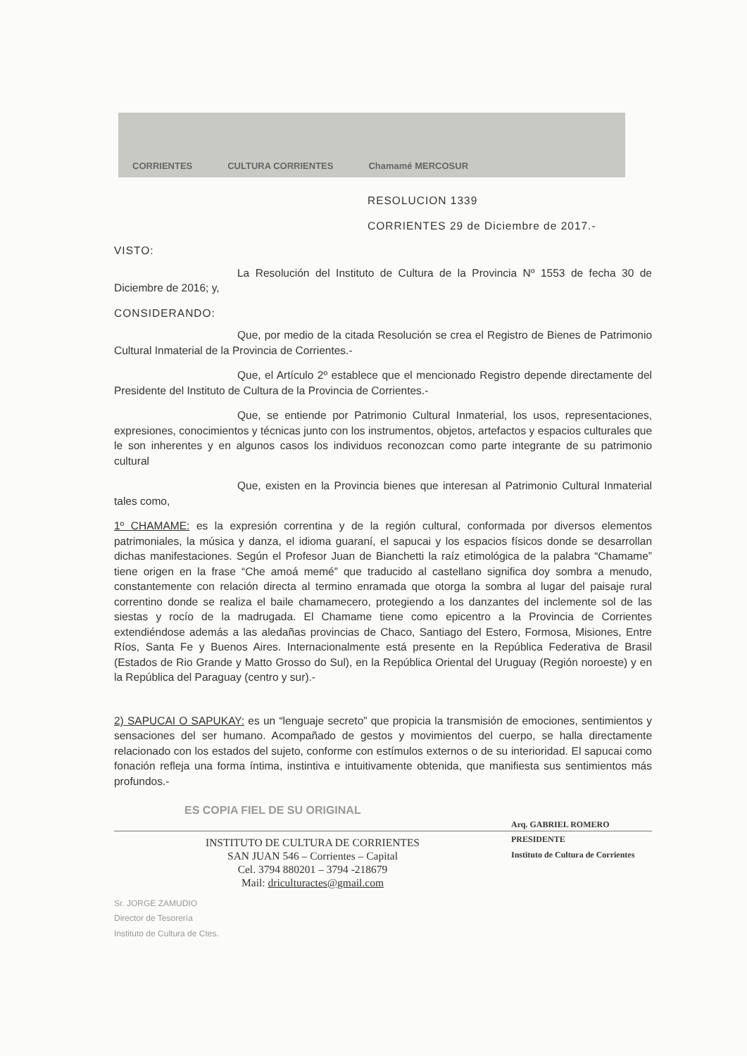CORRIENTES CULTURA CORRIENTES Chamamé MERCOSUR
RESOLUCION 1339
CORRIENTES 29 de Diciembre de 2017.-
VISTO:
La Resolución del Instituto de Cultura de la Provincia Nº 1553 de fecha 30 de Diciembre de 2016; y,
CONSIDERANDO:
Que, por medio de la citada Resolución se crea el Registro de Bienes de Patrimonio Cultural Inmaterial de la Provincia de Corrientes.-
Que, el Artículo 2º establece que el mencionado Registro depende directamente del Presidente del Instituto de Cultura de la Provincia de Corrientes.-
Que, se entiende por Patrimonio Cultural Inmaterial, los usos, representaciones, expresiones, conocimientos y técnicas junto con los instrumentos, objetos, artefactos y espacios culturales que le son inherentes y en algunos casos los individuos reconozcan como parte integrante de su patrimonio cultural
Que, existen en la Provincia bienes que interesan al Patrimonio Cultural Inmaterial tales como,
1º CHAMAME: es la expresión correntina y de la región cultural, conformada por diversos elementos patrimoniales, la música y danza, el idioma guaraní, el sapucai y los espacios físicos donde se desarrollan dichas manifestaciones. Según el Profesor Juan de Bianchetti la raíz etimológica de la palabra “Chamame” tiene origen en la frase “Che amoá memé” que traducido al castellano significa doy sombra a menudo, constantemente con relación directa al termino enramada que otorga la sombra al lugar del paisaje rural correntino donde se realiza el baile chamamecero, protegiendo a los danzantes del inclemente sol de las siestas y rocío de la madrugada. El Chamame tiene como epicentro a la Provincia de Corrientes extendiéndose además a las aledañas provincias de Chaco, Santiago del Estero, Formosa, Misiones, Entre Ríos, Santa Fe y Buenos Aires. Internacionalmente está presente en la República Federativa de Brasil (Estados de Rio Grande y Matto Grosso do Sul), en la República Oriental del Uruguay (Región noroeste) y en la República del Paraguay (centro y sur).-
2) SAPUCAI O SAPUKAY: es un “lenguaje secreto” que propicia la transmisión de emociones, sentimientos y sensaciones del ser humano. Acompañado de gestos y movimientos del cuerpo, se halla directamente relacionado con los estados del sujeto, conforme con estímulos externos o de su interioridad. El sapucai como fonación refleja una forma íntima, instintiva e intuitivamente obtenida, que manifiesta sus sentimientos más profundos.-
ES COPIA FIEL DE SU ORIGINAL
INSTITUTO DE CULTURA DE CORRIENTES
SAN JUAN 546 – Corrientes – Capital
Cel. 3794 880201 – 3794 -218679
Mail: driculturactes@gmail.com
Arq. GABRIEL ROMERO
PRESIDENTE
Instituto de Cultura de Corrientes
Sr. JORGE ZAMUDIO
Director de Tesorería
Instituto de Cultura de Ctes.